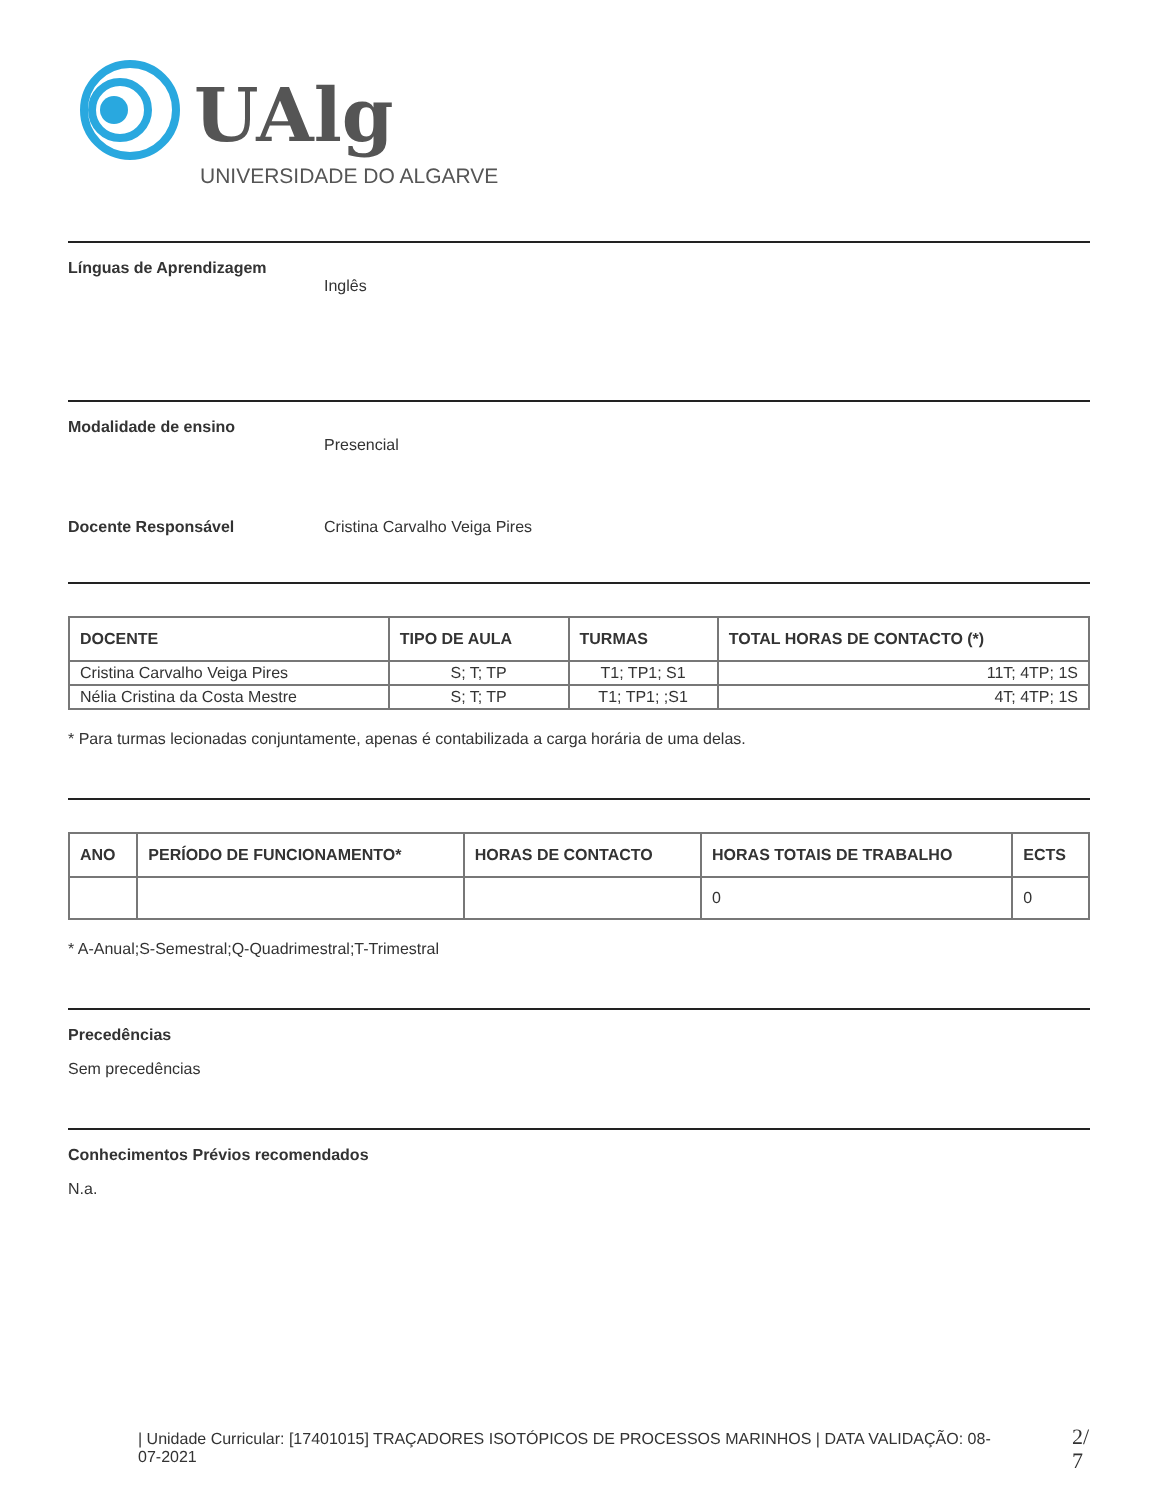UAlg
UNIVERSIDADE DO ALGARVE
Línguas de Aprendizagem
Inglês
Modalidade de ensino
Presencial
Docente Responsável Cristina Carvalho Veiga Pires
| DOCENTE | TIPO DE AULA | TURMAS | TOTAL HORAS DE CONTACTO (*) |
| --- | --- | --- | --- |
| Cristina Carvalho Veiga Pires | S; T; TP | T1; TP1; S1 | 11T; 4TP; 1S |
| Nélia Cristina da Costa Mestre | S; T; TP | T1; TP1; ;S1 | 4T; 4TP; 1S |
* Para turmas lecionadas conjuntamente, apenas é contabilizada a carga horária de uma delas.
| ANO | PERÍODO DE FUNCIONAMENTO* | HORAS DE CONTACTO | HORAS TOTAIS DE TRABALHO | ECTS |
| --- | --- | --- | --- | --- |
| | | | 0 | 0 |
* A-Anual;S-Semestral;Q-Quadrimestral;T-Trimestral
Precedências
Sem precedências
Conhecimentos Prévios recomendados
N.a.
| Unidade Curricular: [17401015] TRAÇADORES ISOTÓPICOS DE PROCESSOS MARINHOS | DATA VALIDAÇÃO: 08-07-2021
2/
7